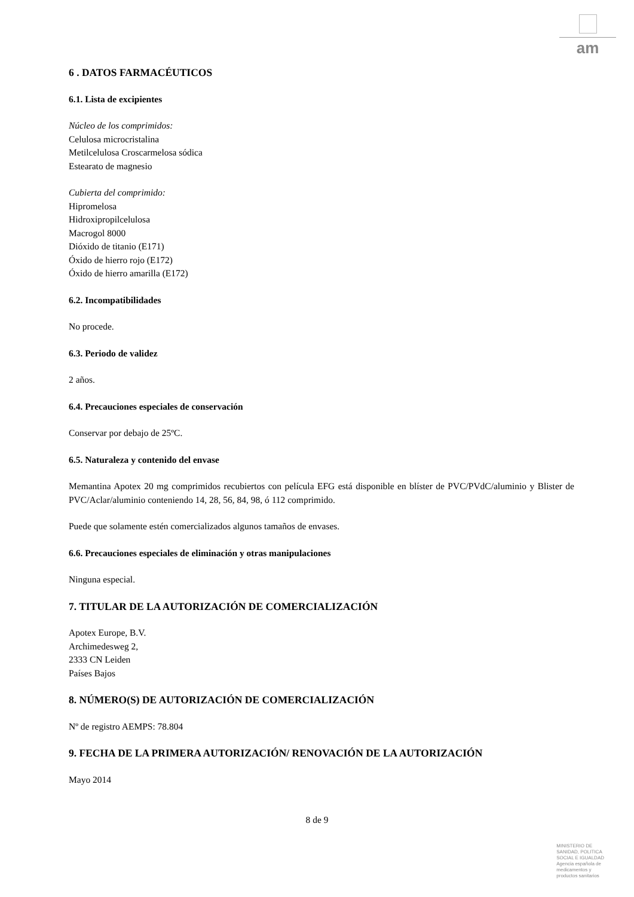am
6 . DATOS FARMACÉUTICOS
6.1. Lista de excipientes
Núcleo de los comprimidos:
Celulosa microcristalina
Metilcelulosa Croscarmelosa sódica
Estearato de magnesio
Cubierta del comprimido:
Hipromelosa
Hidroxipropilcelulosa
Macrogol 8000
Dióxido de titanio (E171)
Óxido de hierro rojo (E172)
Óxido de hierro amarilla (E172)
6.2. Incompatibilidades
No procede.
6.3. Periodo de validez
2 años.
6.4. Precauciones especiales de conservación
Conservar por debajo de 25ºC.
6.5. Naturaleza y contenido del envase
Memantina Apotex 20 mg comprimidos recubiertos con película EFG está disponible en blíster de PVC/PVdC/aluminio y Blister de PVC/Aclar/aluminio conteniendo 14, 28, 56, 84, 98, ó 112 comprimido.
Puede que solamente estén comercializados algunos tamaños de envases.
6.6. Precauciones especiales de eliminación y otras manipulaciones
Ninguna especial.
7. TITULAR DE LA AUTORIZACIÓN DE COMERCIALIZACIÓN
Apotex Europe, B.V.
Archimedesweg 2,
2333 CN Leiden
Países Bajos
8. NÚMERO(S) DE AUTORIZACIÓN DE COMERCIALIZACIÓN
Nº de registro AEMPS: 78.804
9. FECHA DE LA PRIMERA AUTORIZACIÓN/ RENOVACIÓN DE LA AUTORIZACIÓN
Mayo 2014
8 de 9
MINISTERIO DE
SANIDAD, POLITICA
SOCIAL E IGUALDAD
Agencia española de
medicamentos y
productos sanitarios